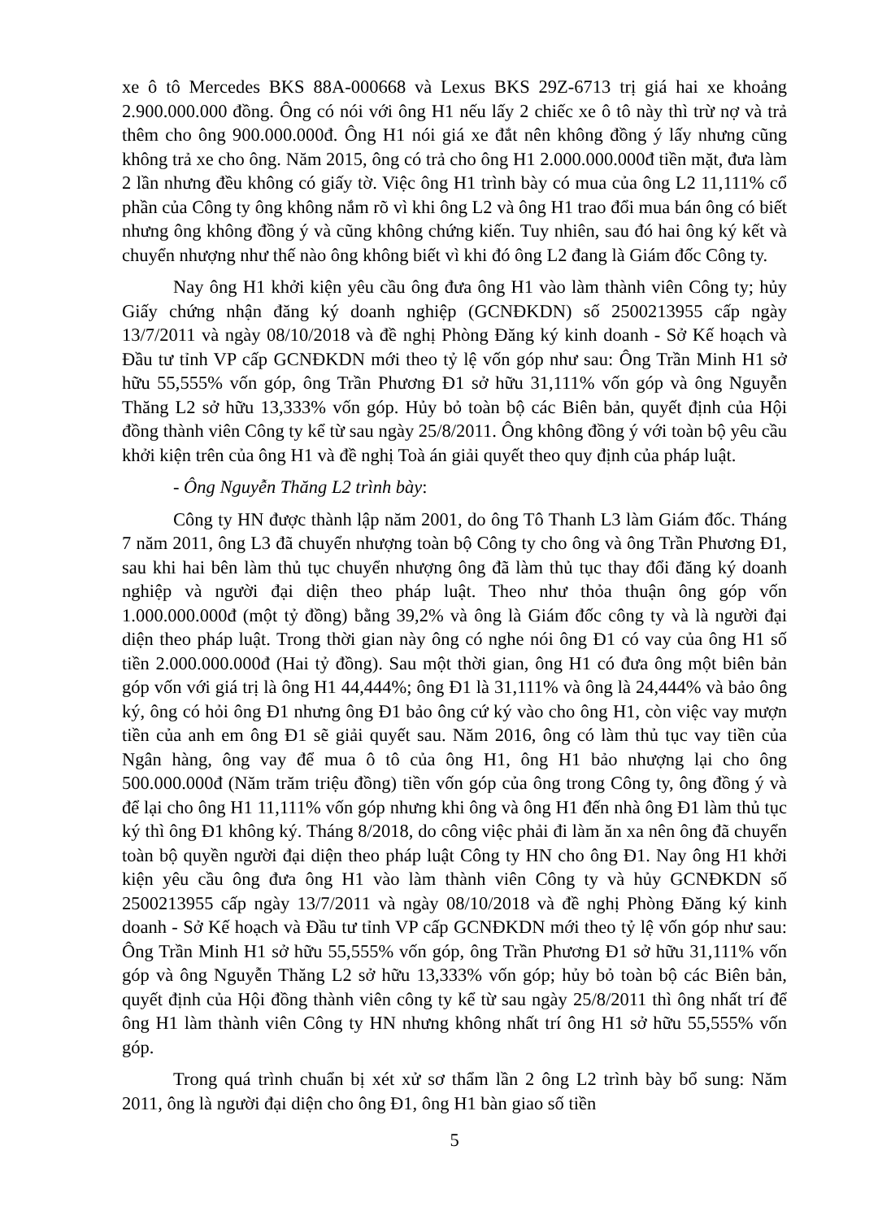xe ô tô Mercedes BKS 88A-000668 và Lexus BKS 29Z-6713 trị giá hai xe khoảng 2.900.000.000 đồng. Ông có nói với ông H1 nếu lấy 2 chiếc xe ô tô này thì trừ nợ và trả thêm cho ông 900.000.000đ. Ông H1 nói giá xe đắt nên không đồng ý lấy nhưng cũng không trả xe cho ông. Năm 2015, ông có trả cho ông H1 2.000.000.000đ tiền mặt, đưa làm 2 lần nhưng đều không có giấy tờ. Việc ông H1 trình bày có mua của ông L2 11,111% cổ phần của Công ty ông không nắm rõ vì khi ông L2 và ông H1 trao đổi mua bán ông có biết nhưng ông không đồng ý và cũng không chứng kiến. Tuy nhiên, sau đó hai ông ký kết và chuyển nhượng như thế nào ông không biết vì khi đó ông L2 đang là Giám đốc Công ty.
Nay ông H1 khởi kiện yêu cầu ông đưa ông H1 vào làm thành viên Công ty; hủy Giấy chứng nhận đăng ký doanh nghiệp (GCNĐKDN) số 2500213955 cấp ngày 13/7/2011 và ngày 08/10/2018 và đề nghị Phòng Đăng ký kinh doanh - Sở Kế hoạch và Đầu tư tỉnh VP cấp GCNĐKDN mới theo tỷ lệ vốn góp như sau: Ông Trần Minh H1 sở hữu 55,555% vốn góp, ông Trần Phương Đ1 sở hữu 31,111% vốn góp và ông Nguyễn Thăng L2 sở hữu 13,333% vốn góp. Hủy bỏ toàn bộ các Biên bản, quyết định của Hội đồng thành viên Công ty kể từ sau ngày 25/8/2011. Ông không đồng ý với toàn bộ yêu cầu khởi kiện trên của ông H1 và đề nghị Toà án giải quyết theo quy định của pháp luật.
- Ông Nguyễn Thăng L2 trình bày:
Công ty HN được thành lập năm 2001, do ông Tô Thanh L3 làm Giám đốc. Tháng 7 năm 2011, ông L3 đã chuyển nhượng toàn bộ Công ty cho ông và ông Trần Phương Đ1, sau khi hai bên làm thủ tục chuyển nhượng ông đã làm thủ tục thay đổi đăng ký doanh nghiệp và người đại diện theo pháp luật. Theo như thỏa thuận ông góp vốn 1.000.000.000đ (một tỷ đồng) bằng 39,2% và ông là Giám đốc công ty và là người đại diện theo pháp luật. Trong thời gian này ông có nghe nói ông Đ1 có vay của ông H1 số tiền 2.000.000.000đ (Hai tỷ đồng). Sau một thời gian, ông H1 có đưa ông một biên bản góp vốn với giá trị là ông H1 44,444%; ông Đ1 là 31,111% và ông là 24,444% và bảo ông ký, ông có hỏi ông Đ1 nhưng ông Đ1 bảo ông cứ ký vào cho ông H1, còn việc vay mượn tiền của anh em ông Đ1 sẽ giải quyết sau. Năm 2016, ông có làm thủ tục vay tiền của Ngân hàng, ông vay để mua ô tô của ông H1, ông H1 bảo nhượng lại cho ông 500.000.000đ (Năm trăm triệu đồng) tiền vốn góp của ông trong Công ty, ông đồng ý và để lại cho ông H1 11,111% vốn góp nhưng khi ông và ông H1 đến nhà ông Đ1 làm thủ tục ký thì ông Đ1 không ký. Tháng 8/2018, do công việc phải đi làm ăn xa nên ông đã chuyển toàn bộ quyền người đại diện theo pháp luật Công ty HN cho ông Đ1. Nay ông H1 khởi kiện yêu cầu ông đưa ông H1 vào làm thành viên Công ty và hủy GCNĐKDN số 2500213955 cấp ngày 13/7/2011 và ngày 08/10/2018 và đề nghị Phòng Đăng ký kinh doanh - Sở Kế hoạch và Đầu tư tỉnh VP cấp GCNĐKDN mới theo tỷ lệ vốn góp như sau: Ông Trần Minh H1 sở hữu 55,555% vốn góp, ông Trần Phương Đ1 sở hữu 31,111% vốn góp và ông Nguyễn Thăng L2 sở hữu 13,333% vốn góp; hủy bỏ toàn bộ các Biên bản, quyết định của Hội đồng thành viên công ty kể từ sau ngày 25/8/2011 thì ông nhất trí để ông H1 làm thành viên Công ty HN nhưng không nhất trí ông H1 sở hữu 55,555% vốn góp.
Trong quá trình chuẩn bị xét xử sơ thẩm lần 2 ông L2 trình bày bổ sung: Năm 2011, ông là người đại diện cho ông Đ1, ông H1 bàn giao số tiền
5